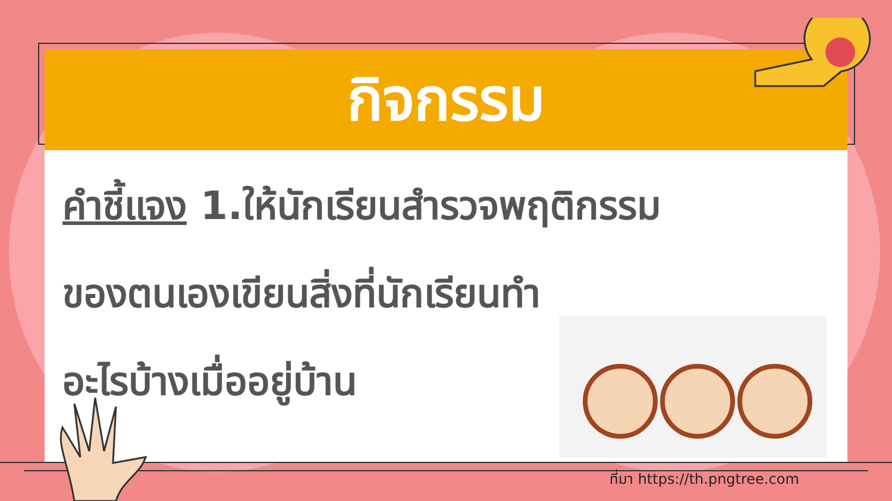กิจกรรม
คำชี้แจง 1.ให้นักเรียนสำรวจพฤติกรรม
ของตนเองเขียนสิ่งที่นักเรียนทำ
อะไรบ้างเมื่ออยู่บ้าน
ที่มา https://th.pngtree.com